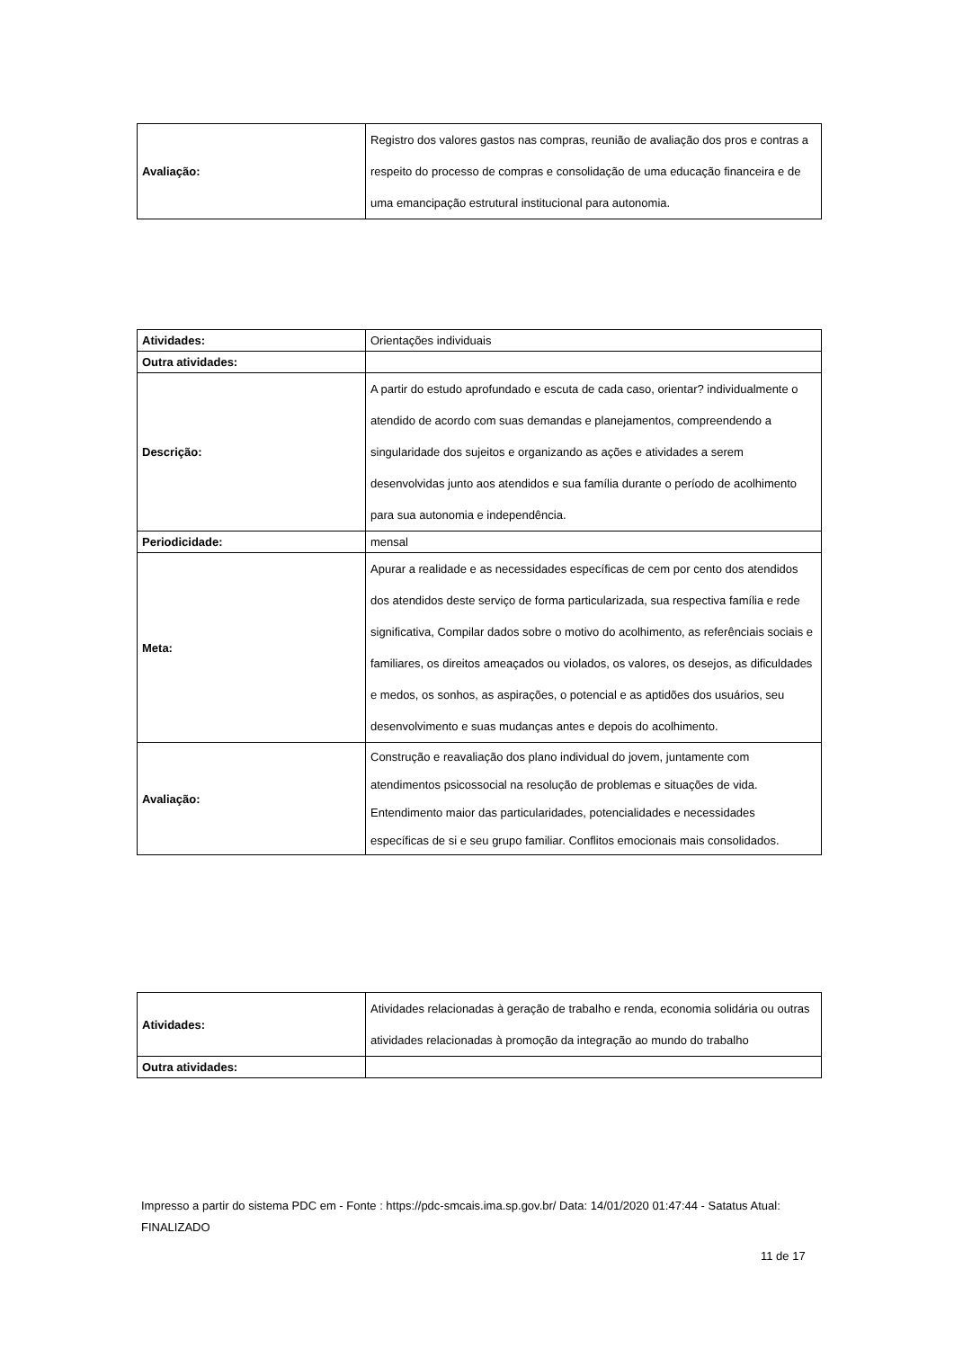| Avaliação: | Registro dos valores gastos nas compras, reunião de avaliação dos pros e contras a respeito do processo de compras e consolidação de uma educação financeira e de uma emancipação estrutural institucional para autonomia. |
| Atividades: | Orientações individuais |
| Outra atividades: | |
| Descrição: | A partir do estudo aprofundado e escuta de cada caso, orientar? individualmente o atendido de acordo com suas demandas e planejamentos, compreendendo a singularidade dos sujeitos e organizando as ações e atividades a serem desenvolvidas junto aos atendidos e sua família durante o período de acolhimento para sua autonomia e independência. |
| Periodicidade: | mensal |
| Meta: | Apurar a realidade e as necessidades específicas de cem por cento dos atendidos dos atendidos deste serviço de forma particularizada, sua respectiva família e rede significativa, Compilar dados sobre o motivo do acolhimento, as referênciais sociais e familiares, os direitos ameaçados ou violados, os valores, os desejos, as dificuldades e medos, os sonhos, as aspirações, o potencial e as aptidões dos usuários, seu desenvolvimento e suas mudanças antes e depois do acolhimento. |
| Avaliação: | Construção e reavaliação dos plano individual do jovem, juntamente com atendimentos psicossocial na resolução de problemas e situações de vida. Entendimento maior das particularidades, potencialidades e necessidades específicas de si e seu grupo familiar. Conflitos emocionais mais consolidados. |
| Atividades: | Atividades relacionadas à geração de trabalho e renda, economia solidária ou outras atividades relacionadas à promoção da integração ao mundo do trabalho |
| Outra atividades: | |
Impresso a partir do sistema PDC em - Fonte : https://pdc-smcais.ima.sp.gov.br/ Data: 14/01/2020 01:47:44 - Satatus Atual:
FINALIZADO
11 de 17